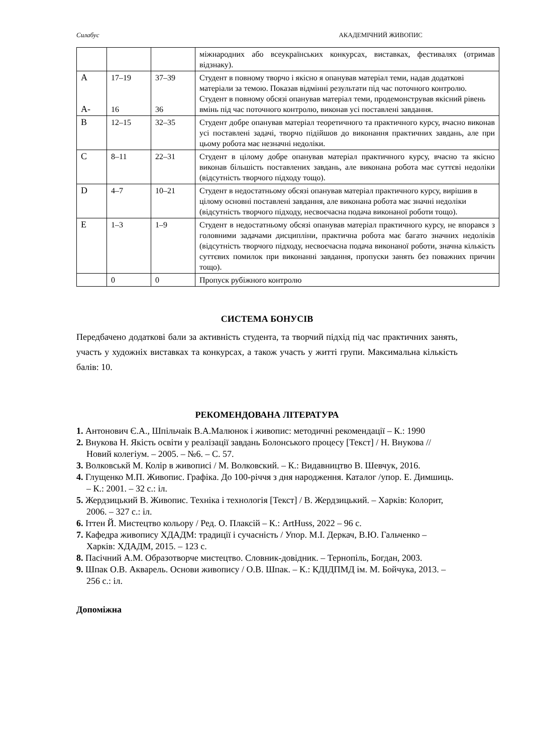Силабус АКАДЕМІЧНИЙ ЖИВОПИС
| | | | міжнародних або всеукраїнських конкурсах, виставках, фестивалях (отримав відзнаку). |
| A A- | 17–19 16 | 37–39 36 | Студент в повному творчо і якісно я опанував матеріал теми, надав додаткові матеріали за темою. Показав відмінні результати під час поточного контролю. Студент в повному обсязі опанував матеріал теми, продемонстрував якісний рівень вмінь під час поточного контролю, виконав усі поставлені завдання. |
| B | 12–15 | 32–35 | Студент добре опанував матеріал теоретичного та практичного курсу, вчасно виконав усі поставлені задачі, творчо підійшов до виконання практичних завдань, але при цьому робота має незначні недоліки. |
| C | 8–11 | 22–31 | Студент в цілому добре опанував матеріал практичного курсу, вчасно та якісно виконав більшість поставлених завдань, але виконана робота має суттєві недоліки (відсутність творчого підходу тощо). |
| D | 4–7 | 10–21 | Студент в недостатньому обсязі опанував матеріал практичного курсу, вирішив в цілому основні поставлені завдання, але виконана робота має значні недоліки (відсутність творчого підходу, несвоєчасна подача виконаної роботи тощо). |
| E | 1–3 | 1–9 | Студент в недостатньому обсязі опанував матеріал практичного курсу, не впорався з головними задачами дисципліни, практична робота має багато значних недоліків (відсутність творчого підходу, несвоєчасна подача виконаної роботи, значна кількість суттєвих помилок при виконанні завдання, пропуски занять без поважних причин тощо). |
| | 0 | 0 | Пропуск рубіжного контролю |
СИСТЕМА БОНУСІВ
Передбачено додаткові бали за активність студента, та творчий підхід під час практичних занять, участь у художніх виставках та конкурсах, а також участь у житті групи. Максимальна кількість балів: 10.
РЕКОМЕНДОВАНА ЛІТЕРАТУРА
1. Антонович Є.А., Шпільчаік В.А.Малюнок і живопис: методичні рекомендації – К.: 1990
2. Внукова Н. Якість освіти у реалізації завдань Болонського процесу [Текст] / Н. Внукова // Новий колегіум. – 2005. – №6. – С. 57.
3. Волковськй М. Колір в живописі / М. Волковский. – К.: Видавництво В. Шевчук, 2016.
4. Глущенко М.П. Живопис. Графіка. До 100-річчя з дня народження. Каталог /упор. Е. Димшиць. – К.: 2001. – 32 с.: іл.
5. Жердзицький В. Живопис. Техніка і технологія [Текст] / В. Жердзицький. – Харків: Колорит, 2006. – 327 с.: іл.
6. Іттен Й. Мистецтво кольору / Ред. О. Плаксій – К.: ArtHuss, 2022 – 96 с.
7. Кафедра живопису ХДАДМ: традиції і сучасність / Упор. М.І. Деркач, В.Ю. Гальченко – Харків: ХДАДМ, 2015. – 123 с.
8. Пасічний А.М. Образотворче мистецтво. Словник-довідник. – Тернопіль, Богдан, 2003.
9. Шпак О.В. Акварель. Основи живопису / О.В. Шпак. – К.: КДІДПМД ім. М. Бойчука, 2013. – 256 с.: іл.
Допоміжна